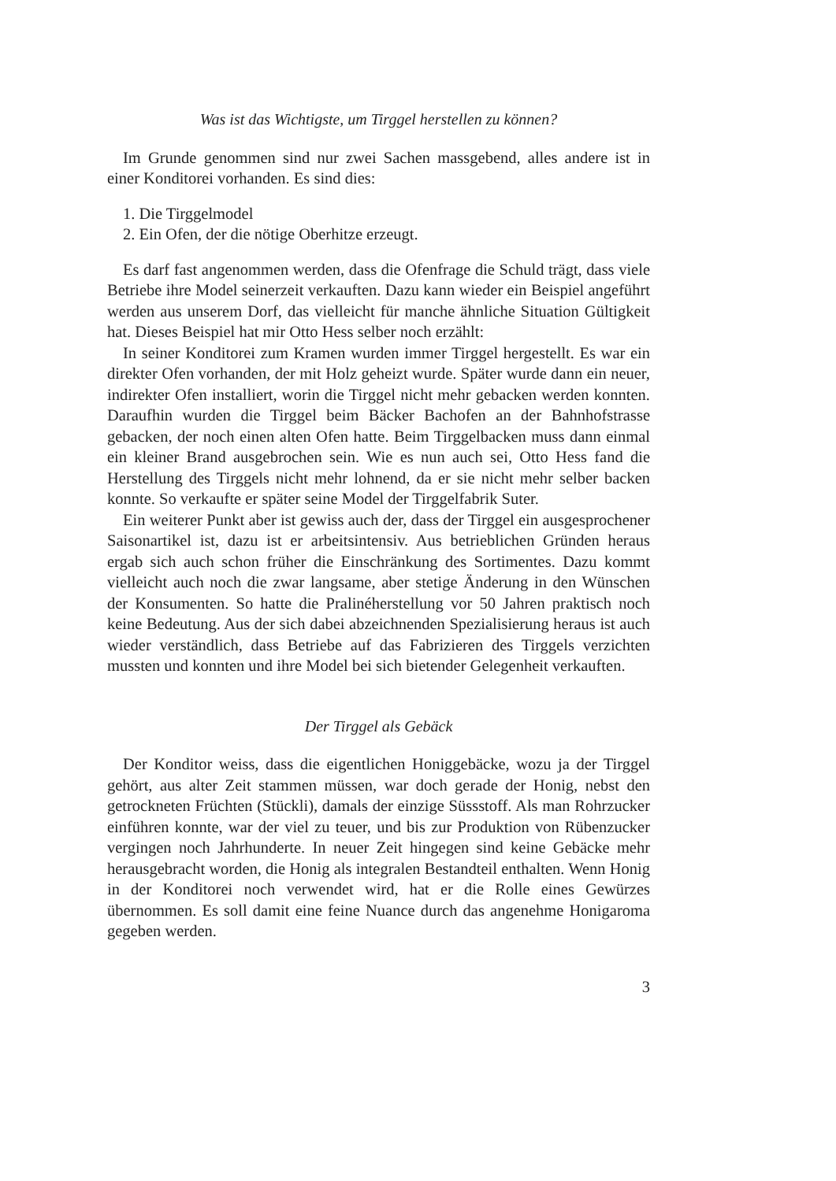Was ist das Wichtigste, um Tirggel herstellen zu können?
Im Grunde genommen sind nur zwei Sachen massgebend, alles andere ist in einer Konditorei vorhanden. Es sind dies:
1. Die Tirggelmodel
2. Ein Ofen, der die nötige Oberhitze erzeugt.
Es darf fast angenommen werden, dass die Ofenfrage die Schuld trägt, dass viele Betriebe ihre Model seinerzeit verkauften. Dazu kann wieder ein Beispiel angeführt werden aus unserem Dorf, das vielleicht für manche ähnliche Situation Gültigkeit hat. Dieses Beispiel hat mir Otto Hess selber noch erzählt:
In seiner Konditorei zum Kramen wurden immer Tirggel hergestellt. Es war ein direkter Ofen vorhanden, der mit Holz geheizt wurde. Später wurde dann ein neuer, indirekter Ofen installiert, worin die Tirggel nicht mehr gebacken werden konnten. Daraufhin wurden die Tirggel beim Bäcker Bachofen an der Bahnhofstrasse gebacken, der noch einen alten Ofen hatte. Beim Tirggelbacken muss dann einmal ein kleiner Brand ausgebrochen sein. Wie es nun auch sei, Otto Hess fand die Herstellung des Tirggels nicht mehr lohnend, da er sie nicht mehr selber backen konnte. So verkaufte er später seine Model der Tirggelfabrik Suter.
Ein weiterer Punkt aber ist gewiss auch der, dass der Tirggel ein ausgesprochener Saisonartikel ist, dazu ist er arbeitsintensiv. Aus betrieblichen Gründen heraus ergab sich auch schon früher die Einschränkung des Sortimentes. Dazu kommt vielleicht auch noch die zwar langsame, aber stetige Änderung in den Wünschen der Konsumenten. So hatte die Pralinéherstellung vor 50 Jahren praktisch noch keine Bedeutung. Aus der sich dabei abzeichnenden Spezialisierung heraus ist auch wieder verständlich, dass Betriebe auf das Fabrizieren des Tirggels verzichten mussten und konnten und ihre Model bei sich bietender Gelegenheit verkauften.
Der Tirggel als Gebäck
Der Konditor weiss, dass die eigentlichen Honiggebäcke, wozu ja der Tirggel gehört, aus alter Zeit stammen müssen, war doch gerade der Honig, nebst den getrockneten Früchten (Stückli), damals der einzige Süssstoff. Als man Rohrzucker einführen konnte, war der viel zu teuer, und bis zur Produktion von Rübenzucker vergingen noch Jahrhunderte. In neuer Zeit hingegen sind keine Gebäcke mehr herausgebracht worden, die Honig als integralen Bestandteil enthalten. Wenn Honig in der Konditorei noch verwendet wird, hat er die Rolle eines Gewürzes übernommen. Es soll damit eine feine Nuance durch das angenehme Honigaroma gegeben werden.
3